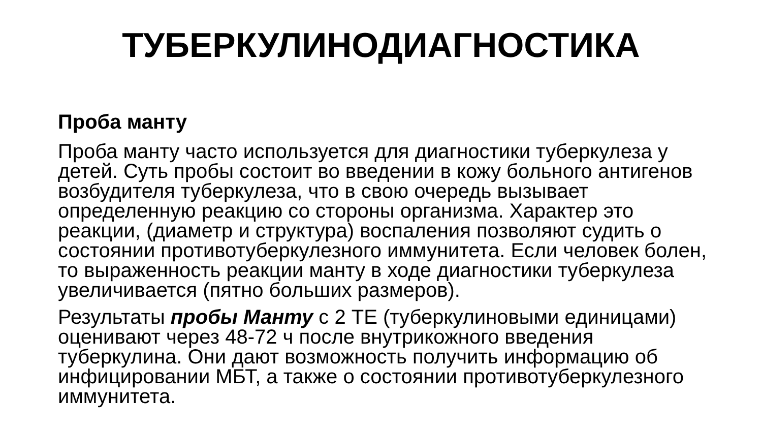ТУБЕРКУЛИНОДИАГНОСТИКА
Проба манту
Проба манту часто используется для диагностики туберкулеза у детей. Суть пробы состоит во введении в кожу больного антигенов возбудителя туберкулеза, что в свою очередь вызывает определенную реакцию со стороны организма. Характер это реакции, (диаметр и структура) воспаления позволяют судить о состоянии противотуберкулезного иммунитета. Если человек болен, то выраженность реакции манту в ходе диагностики туберкулеза увеличивается (пятно больших размеров).
Результаты пробы Манту с 2 ТЕ (туберкулиновыми единицами) оценивают через 48-72 ч после внутрикожного введения туберкулина. Они дают возможность получить информацию об инфицировании МБТ, а также о состоянии противотуберкулезного иммунитета.